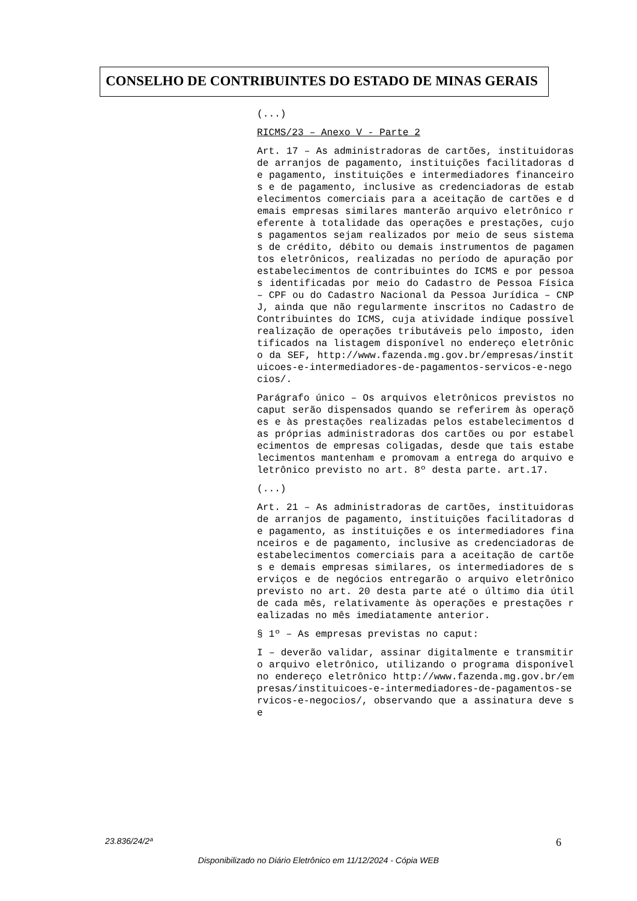CONSELHO DE CONTRIBUINTES DO ESTADO DE MINAS GERAIS
(...)
RICMS/23 – Anexo V - Parte 2
Art. 17 – As administradoras de cartões, instituidoras de arranjos de pagamento, instituições facilitadoras de pagamento, instituições e intermediadores financeiros e de pagamento, inclusive as credenciadoras de estabelecimentos comerciais para a aceitação de cartões e demais empresas similares manterão arquivo eletrônico referente à totalidade das operações e prestações, cujos pagamentos sejam realizados por meio de seus sistemas de crédito, débito ou demais instrumentos de pagamentos eletrônicos, realizadas no período de apuração por estabelecimentos de contribuintes do ICMS e por pessoas identificadas por meio do Cadastro de Pessoa Física – CPF ou do Cadastro Nacional da Pessoa Jurídica – CNPJ, ainda que não regularmente inscritos no Cadastro de Contribuintes do ICMS, cuja atividade indique possível realização de operações tributáveis pelo imposto, identificados na listagem disponível no endereço eletrônico da SEF, http://www.fazenda.mg.gov.br/empresas/instituicoes-e-intermediadores-de-pagamentos-servicos-e-negocios/.
Parágrafo único – Os arquivos eletrônicos previstos no caput serão dispensados quando se referirem às operações e às prestações realizadas pelos estabelecimentos das próprias administradoras dos cartões ou por estabelecimentos de empresas coligadas, desde que tais estabelecimentos mantenham e promovam a entrega do arquivo eletrônico previsto no art. 8º desta parte. art.17.
(...)
Art. 21 – As administradoras de cartões, instituidoras de arranjos de pagamento, instituições facilitadoras de pagamento, as instituições e os intermediadores financeiros e de pagamento, inclusive as credenciadoras de estabelecimentos comerciais para a aceitação de cartões e demais empresas similares, os intermediadores de serviços e de negócios entregarão o arquivo eletrônico previsto no art. 20 desta parte até o último dia útil de cada mês, relativamente às operações e prestações realizadas no mês imediatamente anterior.
§ 1º – As empresas previstas no caput:
I – deverão validar, assinar digitalmente e transmitir o arquivo eletrônico, utilizando o programa disponível no endereço eletrônico http://www.fazenda.mg.gov.br/empresas/instituicoes-e-intermediadores-de-pagamentos-servicos-e-negocios/, observando que a assinatura deve se
23.836/24/2ª 6
Disponibilizado no Diário Eletrônico em 11/12/2024 - Cópia WEB